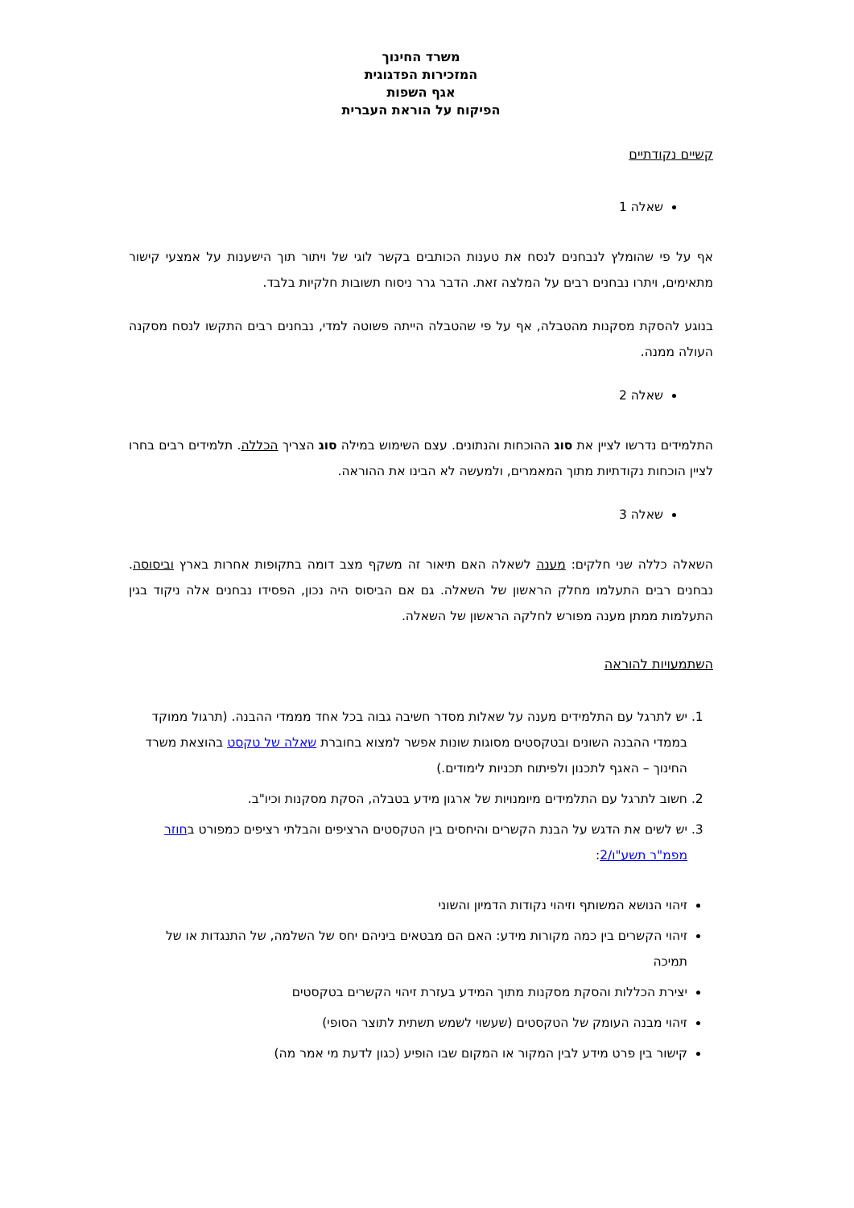משרד החינוך
המזכירות הפדגוגית
אגף השפות
הפיקוח על הוראת העברית
קשיים נקודתיים
שאלה 1
אף על פי שהומלץ לנבחנים לנסח את טענות הכותבים בקשר לוגי של ויתור תוך הישענות על אמצעי קישור מתאימים, ויתרו נבחנים רבים על המלצה זאת. הדבר גרר ניסוח תשובות חלקיות בלבד.
בנוגע להסקת מסקנות מהטבלה, אף על פי שהטבלה הייתה פשוטה למדי, נבחנים רבים התקשו לנסח מסקנה העולה ממנה.
שאלה 2
התלמידים נדרשו לציין את סוג ההוכחות והנתונים. עצם השימוש במילה סוג הצריך הכללה. תלמידים רבים בחרו לציין הוכחות נקודתיות מתוך המאמרים, ולמעשה לא הבינו את ההוראה.
שאלה 3
השאלה כללה שני חלקים: מענה לשאלה האם תיאור זה משקף מצב דומה בתקופות אחרות בארץ וביסוסה. נבחנים רבים התעלמו מחלק הראשון של השאלה. גם אם הביסוס היה נכון, הפסידו נבחנים אלה ניקוד בגין התעלמות ממתן מענה מפורש לחלקה הראשון של השאלה.
השתמעויות להוראה
1. יש לתרגל עם התלמידים מענה על שאלות מסדר חשיבה גבוה בכל אחד מממדי ההבנה. (תרגול ממוקד בממדי ההבנה השונים ובטקסטים מסוגות שונות אפשר למצוא בחוברת שאלה של טקסט בהוצאת משרד החינוך – האגף לתכנון ולפיתוח תכניות לימודים.)
2. חשוב לתרגל עם התלמידים מיומנויות של ארגון מידע בטבלה, הסקת מסקנות וכיו"ב.
3. יש לשים את הדגש על הבנת הקשרים והיחסים בין הטקסטים הרציפים והבלתי רציפים כמפורט בחוזר מפמ"ר תשע"ו/2:
זיהוי הנושא המשותף וזיהוי נקודות הדמיון והשוני
זיהוי הקשרים בין כמה מקורות מידע: האם הם מבטאים ביניהם יחס של השלמה, של התנגדות או של תמיכה
יצירת הכללות והסקת מסקנות מתוך המידע בעזרת זיהוי הקשרים בטקסטים
זיהוי מבנה העומק של הטקסטים (שעשוי לשמש תשתית לתוצר הסופי)
קישור בין פרט מידע לבין המקור או המקום שבו הופיע (כגון לדעת מי אמר מה)